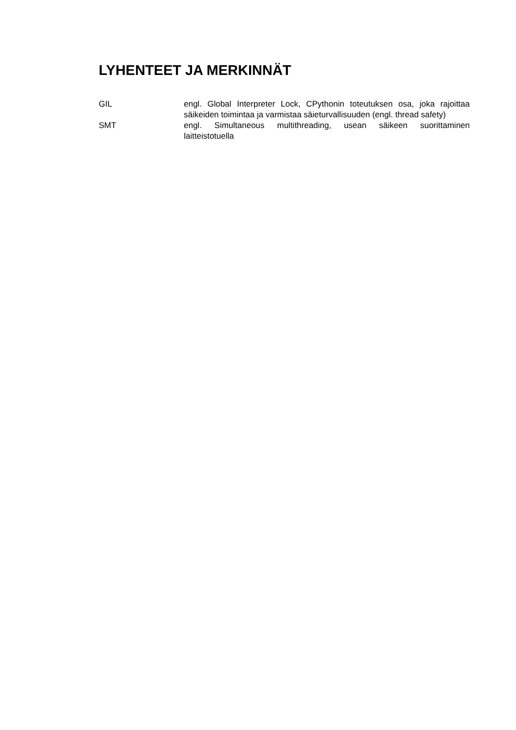LYHENTEET JA MERKINNÄT
| GIL | engl. Global Interpreter Lock, CPythonin toteutuksen osa, joka rajoittaa säikeiden toimintaa ja varmistaa säieturvallisuuden (engl. thread safety) |
| SMT | engl. Simultaneous multithreading, usean säikeen suorittaminen laitteistotuella |